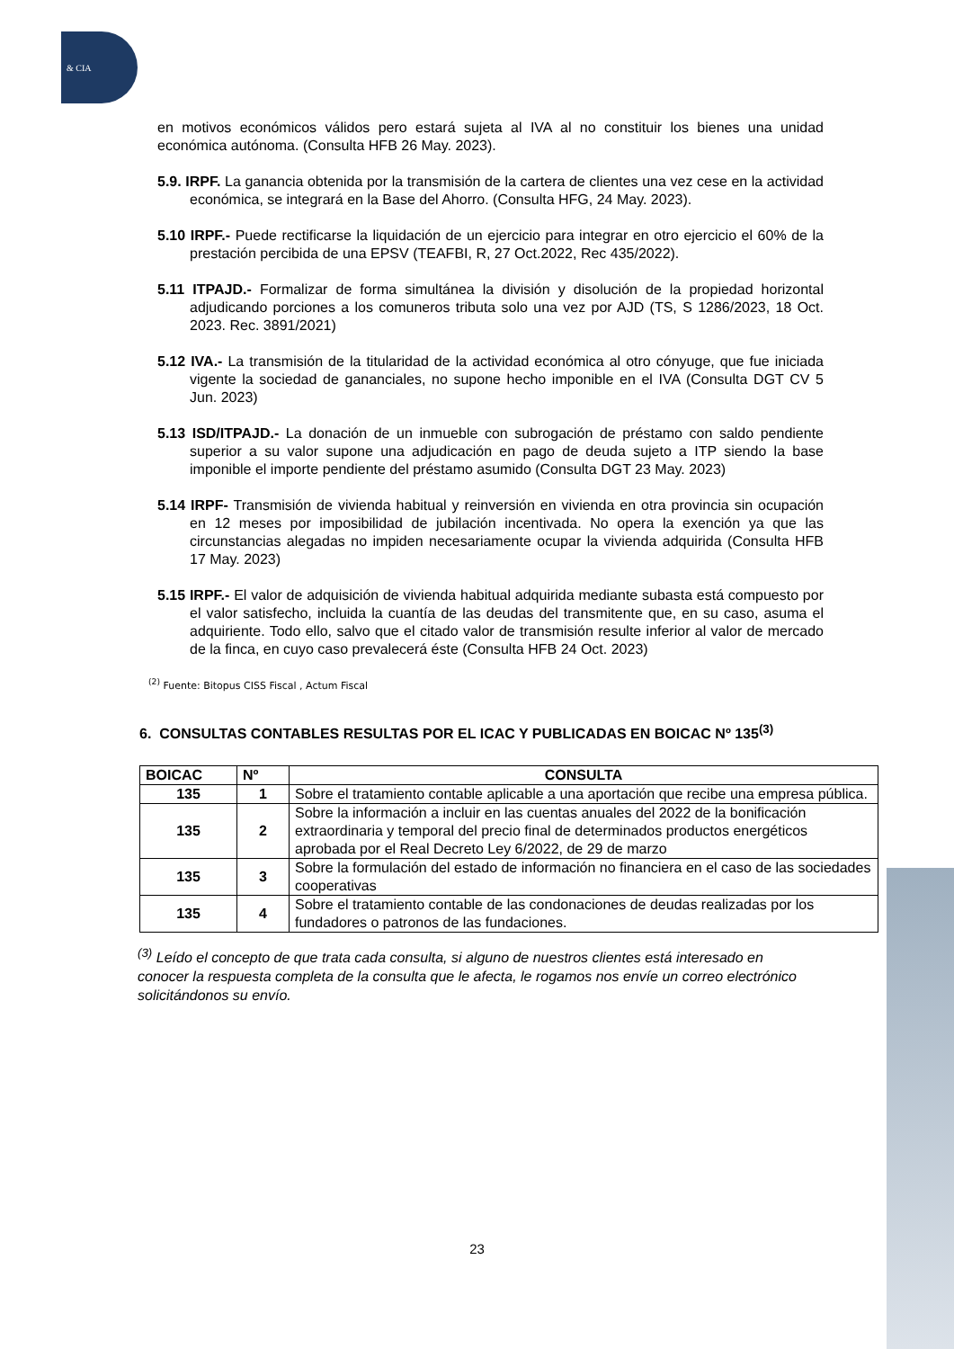& CIA
en motivos económicos válidos pero estará sujeta al IVA al no constituir los bienes una unidad económica autónoma. (Consulta HFB 26 May. 2023).
5.9. IRPF. La ganancia obtenida por la transmisión de la cartera de clientes una vez cese en la actividad económica, se integrará en la Base del Ahorro. (Consulta HFG, 24 May. 2023).
5.10 IRPF.- Puede rectificarse la liquidación de un ejercicio para integrar en otro ejercicio el 60% de la prestación percibida de una EPSV (TEAFBI, R, 27 Oct.2022, Rec 435/2022).
5.11 ITPAJD.- Formalizar de forma simultánea la división y disolución de la propiedad horizontal adjudicando porciones a los comuneros tributa solo una vez por AJD (TS, S 1286/2023, 18 Oct. 2023. Rec. 3891/2021)
5.12 IVA.- La transmisión de la titularidad de la actividad económica al otro cónyuge, que fue iniciada vigente la sociedad de gananciales, no supone hecho imponible en el IVA (Consulta DGT CV 5 Jun. 2023)
5.13 ISD/ITPAJD.- La donación de un inmueble con subrogación de préstamo con saldo pendiente superior a su valor supone una adjudicación en pago de deuda sujeto a ITP siendo la base imponible el importe pendiente del préstamo asumido (Consulta DGT 23 May. 2023)
5.14 IRPF- Transmisión de vivienda habitual y reinversión en vivienda en otra provincia sin ocupación en 12 meses por imposibilidad de jubilación incentivada. No opera la exención ya que las circunstancias alegadas no impiden necesariamente ocupar la vivienda adquirida (Consulta HFB 17 May. 2023)
5.15 IRPF.- El valor de adquisición de vivienda habitual adquirida mediante subasta está compuesto por el valor satisfecho, incluida la cuantía de las deudas del transmitente que, en su caso, asuma el adquiriente. Todo ello, salvo que el citado valor de transmisión resulte inferior al valor de mercado de la finca, en cuyo caso prevalecerá éste (Consulta HFB 24 Oct. 2023)
<sup>(2)</sup> Fuente: Bitopus CISS Fiscal , Actum Fiscal
6. CONSULTAS CONTABLES RESULTAS POR EL ICAC Y PUBLICADAS EN BOICAC Nº 135<sup>(3)</sup>
| BOICAC | Nº | CONSULTA |
| --- | --- | --- |
| 135 | 1 | Sobre el tratamiento contable aplicable a una aportación que recibe una empresa pública. |
| 135 | 2 | Sobre la información a incluir en las cuentas anuales del 2022 de la bonificación extraordinaria y temporal del precio final de determinados productos energéticos aprobada por el Real Decreto Ley 6/2022, de 29 de marzo |
| 135 | 3 | Sobre la formulación del estado de información no financiera en el caso de las sociedades cooperativas |
| 135 | 4 | Sobre el tratamiento contable de las condonaciones de deudas realizadas por los fundadores o patronos de las fundaciones. |
<sup>(3)</sup> Leído el concepto de que trata cada consulta, si alguno de nuestros clientes está interesado en conocer la respuesta completa de la consulta que le afecta, le rogamos nos envíe un correo electrónico solicitándonos su envío.
23